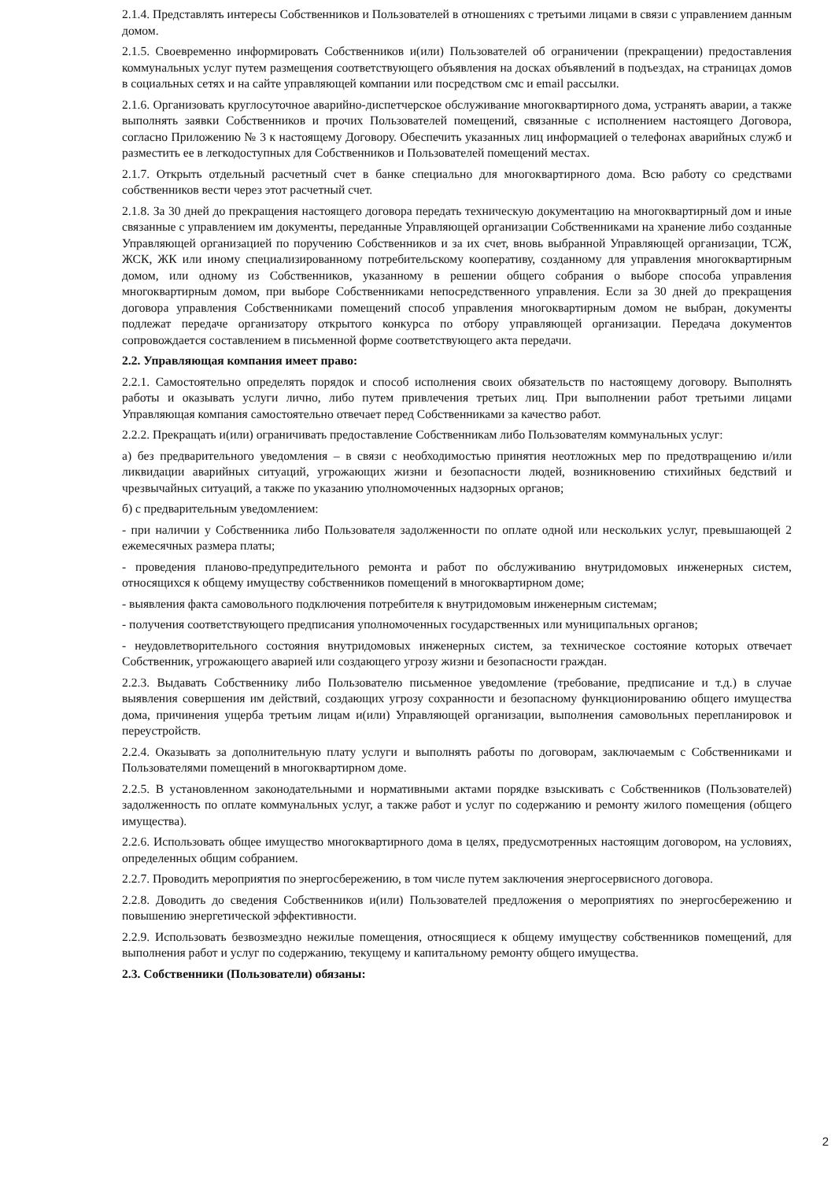2.1.4. Представлять интересы Собственников и Пользователей в отношениях с третьими лицами в связи с управлением данным домом.
2.1.5. Своевременно информировать Собственников и(или) Пользователей об ограничении (прекращении) предоставления коммунальных услуг путем размещения соответствующего объявления на досках объявлений в подъездах, на страницах домов в социальных сетях и на сайте управляющей компании или посредством смс и email рассылки.
2.1.6. Организовать круглосуточное аварийно-диспетчерское обслуживание многоквартирного дома, устранять аварии, а также выполнять заявки Собственников и прочих Пользователей помещений, связанные с исполнением настоящего Договора, согласно Приложению № 3 к настоящему Договору. Обеспечить указанных лиц информацией о телефонах аварийных служб и разместить ее в легкодоступных для Собственников и Пользователей помещений местах.
2.1.7. Открыть отдельный расчетный счет в банке специально для многоквартирного дома. Всю работу со средствами собственников вести через этот расчетный счет.
2.1.8. За 30 дней до прекращения настоящего договора передать техническую документацию на многоквартирный дом и иные связанные с управлением им документы, переданные Управляющей организации Собственниками на хранение либо созданные Управляющей организацией по поручению Собственников и за их счет, вновь выбранной Управляющей организации, ТСЖ, ЖСК, ЖК или иному специализированному потребительскому кооперативу, созданному для управления многоквартирным домом, или одному из Собственников, указанному в решении общего собрания о выборе способа управления многоквартирным домом, при выборе Собственниками непосредственного управления. Если за 30 дней до прекращения договора управления Собственниками помещений способ управления многоквартирным домом не выбран, документы подлежат передаче организатору открытого конкурса по отбору управляющей организации. Передача документов сопровождается составлением в письменной форме соответствующего акта передачи.
2.2. Управляющая компания имеет право:
2.2.1. Самостоятельно определять порядок и способ исполнения своих обязательств по настоящему договору. Выполнять работы и оказывать услуги лично, либо путем привлечения третьих лиц. При выполнении работ третьими лицами Управляющая компания самостоятельно отвечает перед Собственниками за качество работ.
2.2.2. Прекращать и(или) ограничивать предоставление Собственникам либо Пользователям коммунальных услуг:
а) без предварительного уведомления – в связи с необходимостью принятия неотложных мер по предотвращению и/или ликвидации аварийных ситуаций, угрожающих жизни и безопасности людей, возникновению стихийных бедствий и чрезвычайных ситуаций, а также по указанию уполномоченных надзорных органов;
б) с предварительным уведомлением:
- при наличии у Собственника либо Пользователя задолженности по оплате одной или нескольких услуг, превышающей 2 ежемесячных размера платы;
- проведения планово-предупредительного ремонта и работ по обслуживанию внутридомовых инженерных систем, относящихся к общему имуществу собственников помещений в многоквартирном доме;
- выявления факта самовольного подключения потребителя к внутридомовым инженерным системам;
- получения соответствующего предписания уполномоченных государственных или муниципальных органов;
- неудовлетворительного состояния внутридомовых инженерных систем, за техническое состояние которых отвечает Собственник, угрожающего аварией или создающего угрозу жизни и безопасности граждан.
2.2.3. Выдавать Собственнику либо Пользователю письменное уведомление (требование, предписание и т.д.) в случае выявления совершения им действий, создающих угрозу сохранности и безопасному функционированию общего имущества дома, причинения ущерба третьим лицам и(или) Управляющей организации, выполнения самовольных перепланировок и переустройств.
2.2.4. Оказывать за дополнительную плату услуги и выполнять работы по договорам, заключаемым с Собственниками и Пользователями помещений в многоквартирном доме.
2.2.5. В установленном законодательными и нормативными актами порядке взыскивать с Собственников (Пользователей) задолженность по оплате коммунальных услуг, а также работ и услуг по содержанию и ремонту жилого помещения (общего имущества).
2.2.6. Использовать общее имущество многоквартирного дома в целях, предусмотренных настоящим договором, на условиях, определенных общим собранием.
2.2.7. Проводить мероприятия по энергосбережению, в том числе путем заключения энергосервисного договора.
2.2.8. Доводить до сведения Собственников и(или) Пользователей предложения о мероприятиях по энергосбережению и повышению энергетической эффективности.
2.2.9. Использовать безвозмездно нежилые помещения, относящиеся к общему имуществу собственников помещений, для выполнения работ и услуг по содержанию, текущему и капитальному ремонту общего имущества.
2.3. Собственники (Пользователи) обязаны:
2